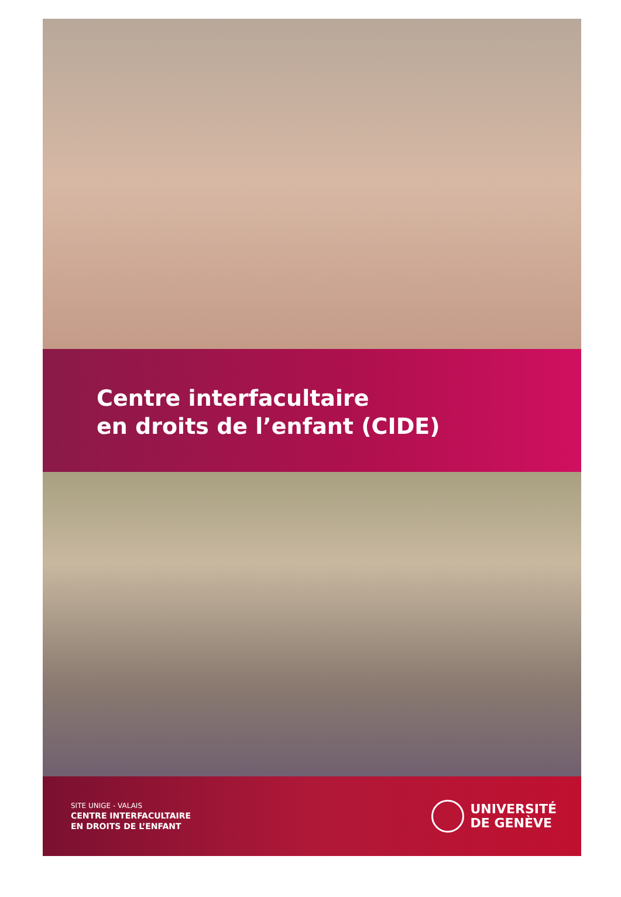Centre interfacultaire
en droits de l’enfant (CIDE)
SITE UNIGE - VALAIS
CENTRE INTERFACULTAIRE
EN DROITS DE L’ENFANT
UNIVERSITÉ
DE GENÈVE